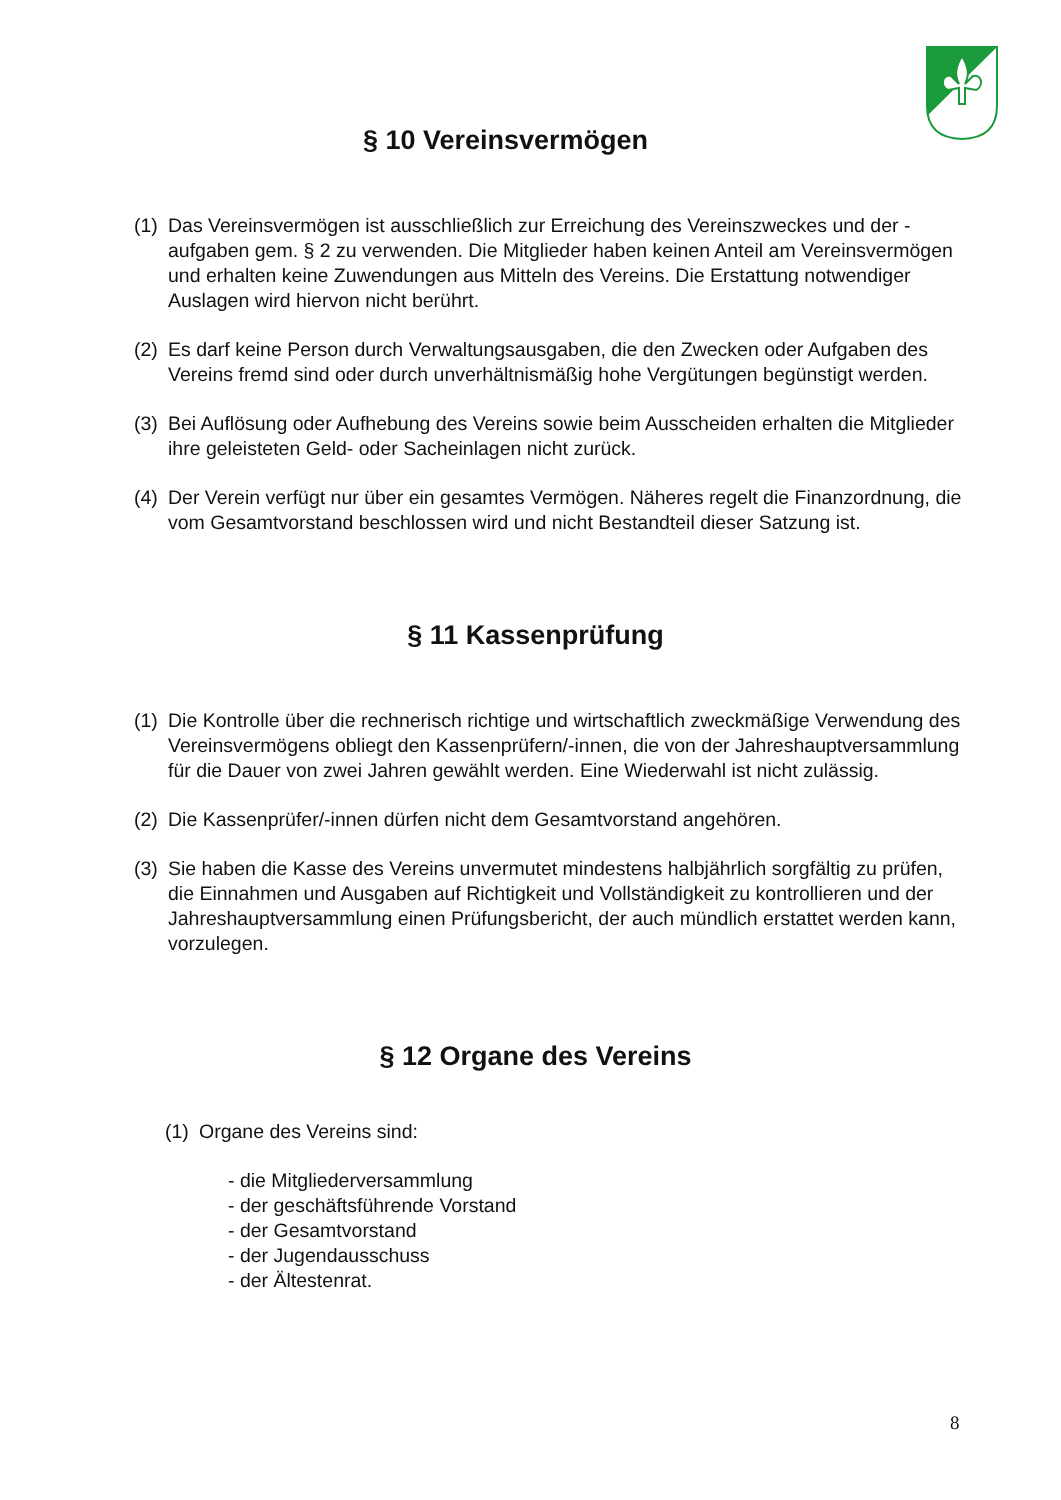§ 10 Vereinsvermögen
(1) Das Vereinsvermögen ist ausschließlich zur Erreichung des Vereinszweckes und der - aufgaben gem. § 2 zu verwenden. Die Mitglieder haben keinen Anteil am Vereinsvermögen und erhalten keine Zuwendungen aus Mitteln des Vereins. Die Erstattung notwendiger Auslagen wird hiervon nicht berührt.
(2) Es darf keine Person durch Verwaltungsausgaben, die den Zwecken oder Aufgaben des Vereins fremd sind oder durch unverhältnismäßig hohe Vergütungen begünstigt werden.
(3) Bei Auflösung oder Aufhebung des Vereins sowie beim Ausscheiden erhalten die Mitglieder ihre geleisteten Geld- oder Sacheinlagen nicht zurück.
(4) Der Verein verfügt nur über ein gesamtes Vermögen. Näheres regelt die Finanzordnung, die vom Gesamtvorstand beschlossen wird und nicht Bestandteil dieser Satzung ist.
§ 11 Kassenprüfung
(1) Die Kontrolle über die rechnerisch richtige und wirtschaftlich zweckmäßige Verwendung des Vereinsvermögens obliegt den Kassenprüfern/-innen, die von der Jahreshauptversammlung für die Dauer von zwei Jahren gewählt werden. Eine Wiederwahl ist nicht zulässig.
(2) Die Kassenprüfer/-innen dürfen nicht dem Gesamtvorstand angehören.
(3) Sie haben die Kasse des Vereins unvermutet mindestens halbjährlich sorgfältig zu prüfen, die Einnahmen und Ausgaben auf Richtigkeit und Vollständigkeit zu kontrollieren und der Jahreshauptversammlung einen Prüfungsbericht, der auch mündlich erstattet werden kann, vorzulegen.
§ 12 Organe des Vereins
(1) Organe des Vereins sind:
- die Mitgliederversammlung
- der geschäftsführende Vorstand
- der Gesamtvorstand
- der Jugendausschuss
- der Ältestenrat.
8